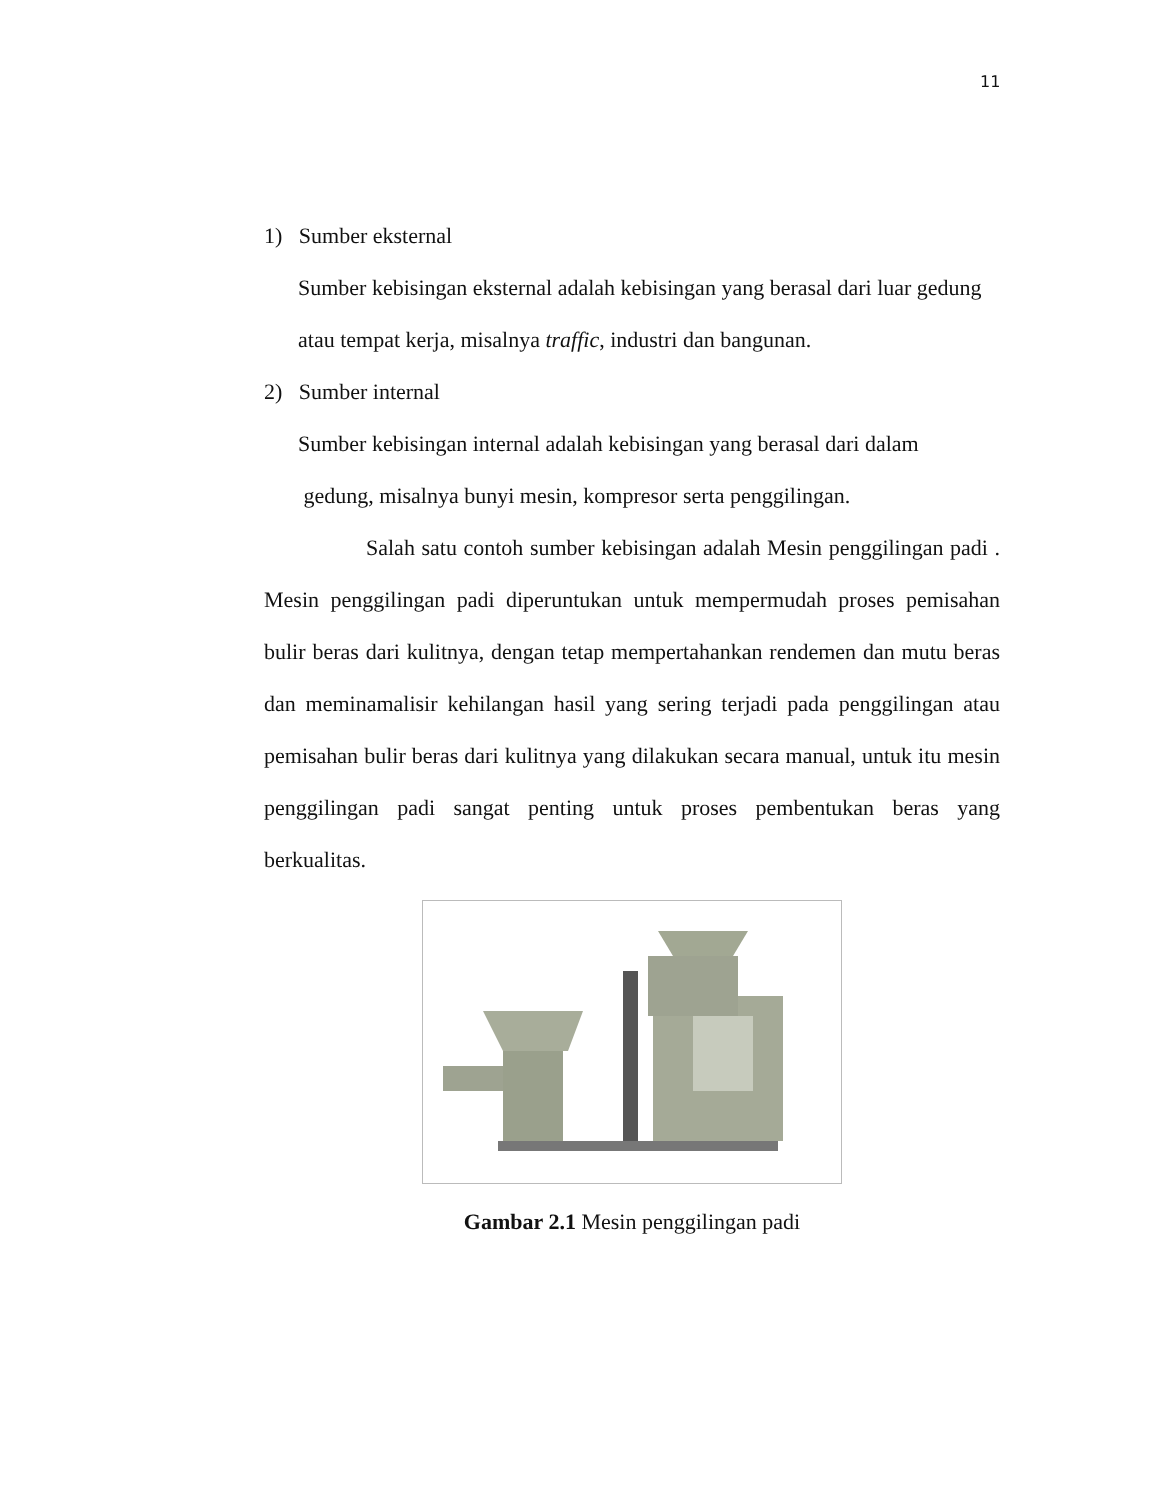11
1) Sumber eksternal
Sumber kebisingan eksternal adalah kebisingan yang berasal dari luar gedung atau tempat kerja, misalnya traffic, industri dan bangunan.
2) Sumber internal
Sumber kebisingan internal adalah kebisingan yang berasal dari dalam
gedung, misalnya bunyi mesin, kompresor serta penggilingan.
Salah satu contoh sumber kebisingan adalah Mesin penggilingan padi . Mesin penggilingan padi diperuntukan untuk mempermudah proses pemisahan bulir beras dari kulitnya, dengan tetap mempertahankan rendemen dan mutu beras dan meminamalisir kehilangan hasil yang sering terjadi pada penggilingan atau pemisahan bulir beras dari kulitnya yang dilakukan secara manual, untuk itu mesin penggilingan padi sangat penting untuk proses pembentukan beras yang berkualitas.
Gambar 2.1 Mesin penggilingan padi